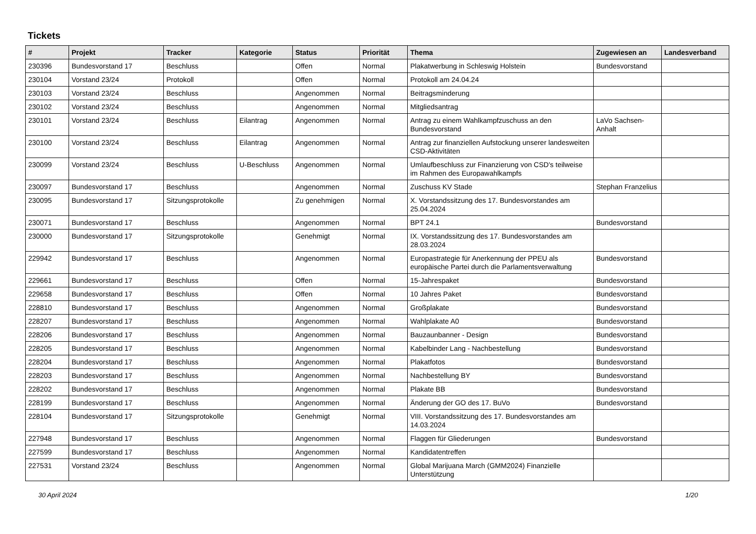Tickets
| # | Projekt | Tracker | Kategorie | Status | Priorität | Thema | Zugewiesen an | Landesverband |
| --- | --- | --- | --- | --- | --- | --- | --- | --- |
| 230396 | Bundesvorstand 17 | Beschluss | | Offen | Normal | Plakatwerbung in Schleswig Holstein | Bundesvorstand | |
| 230104 | Vorstand 23/24 | Protokoll | | Offen | Normal | Protokoll am 24.04.24 | | |
| 230103 | Vorstand 23/24 | Beschluss | | Angenommen | Normal | Beitragsminderung | | |
| 230102 | Vorstand 23/24 | Beschluss | | Angenommen | Normal | Mitgliedsantrag | | |
| 230101 | Vorstand 23/24 | Beschluss | Eilantrag | Angenommen | Normal | Antrag zu einem Wahlkampfzuschuss an den Bundesvorstand | LaVo Sachsen-Anhalt | |
| 230100 | Vorstand 23/24 | Beschluss | Eilantrag | Angenommen | Normal | Antrag zur finanziellen Aufstockung unserer landesweiten CSD-Aktivitäten | | |
| 230099 | Vorstand 23/24 | Beschluss | U-Beschluss | Angenommen | Normal | Umlaufbeschluss zur Finanzierung von CSD's teilweise im Rahmen des Europawahlkampfs | | |
| 230097 | Bundesvorstand 17 | Beschluss | | Angenommen | Normal | Zuschuss KV Stade | Stephan Franzelius | |
| 230095 | Bundesvorstand 17 | Sitzungsprotokolle | | Zu genehmigen | Normal | X. Vorstandssitzung des 17. Bundesvorstandes am 25.04.2024 | | |
| 230071 | Bundesvorstand 17 | Beschluss | | Angenommen | Normal | BPT 24.1 | Bundesvorstand | |
| 230000 | Bundesvorstand 17 | Sitzungsprotokolle | | Genehmigt | Normal | IX. Vorstandssitzung des 17. Bundesvorstandes am 28.03.2024 | | |
| 229942 | Bundesvorstand 17 | Beschluss | | Angenommen | Normal | Europastrategie für Anerkennung der PPEU als europäische Partei durch die Parlamentsverwaltung | Bundesvorstand | |
| 229661 | Bundesvorstand 17 | Beschluss | | Offen | Normal | 15-Jahrespaket | Bundesvorstand | |
| 229658 | Bundesvorstand 17 | Beschluss | | Offen | Normal | 10 Jahres Paket | Bundesvorstand | |
| 228810 | Bundesvorstand 17 | Beschluss | | Angenommen | Normal | Großplakate | Bundesvorstand | |
| 228207 | Bundesvorstand 17 | Beschluss | | Angenommen | Normal | Wahlplakate A0 | Bundesvorstand | |
| 228206 | Bundesvorstand 17 | Beschluss | | Angenommen | Normal | Bauzaunbanner - Design | Bundesvorstand | |
| 228205 | Bundesvorstand 17 | Beschluss | | Angenommen | Normal | Kabelbinder Lang - Nachbestellung | Bundesvorstand | |
| 228204 | Bundesvorstand 17 | Beschluss | | Angenommen | Normal | Plakatfotos | Bundesvorstand | |
| 228203 | Bundesvorstand 17 | Beschluss | | Angenommen | Normal | Nachbestellung BY | Bundesvorstand | |
| 228202 | Bundesvorstand 17 | Beschluss | | Angenommen | Normal | Plakate BB | Bundesvorstand | |
| 228199 | Bundesvorstand 17 | Beschluss | | Angenommen | Normal | Änderung der GO des 17. BuVo | Bundesvorstand | |
| 228104 | Bundesvorstand 17 | Sitzungsprotokolle | | Genehmigt | Normal | VIII. Vorstandssitzung des 17. Bundesvorstandes am 14.03.2024 | | |
| 227948 | Bundesvorstand 17 | Beschluss | | Angenommen | Normal | Flaggen für Gliederungen | Bundesvorstand | |
| 227599 | Bundesvorstand 17 | Beschluss | | Angenommen | Normal | Kandidatentreffen | | |
| 227531 | Vorstand 23/24 | Beschluss | | Angenommen | Normal | Global Marijuana March (GMM2024) Finanzielle Unterstützung | | |
30 April 2024 1/20